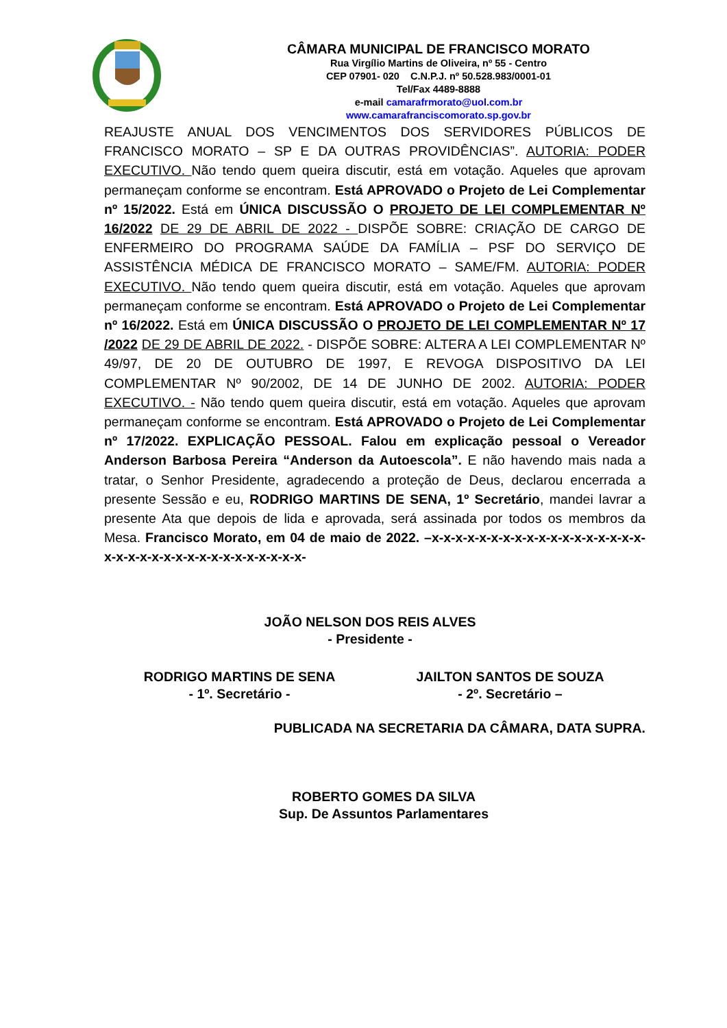CÂMARA MUNICIPAL DE FRANCISCO MORATO
Rua Virgílio Martins de Oliveira, nº 55 - Centro
CEP 07901- 020 C.N.P.J. nº 50.528.983/0001-01
Tel/Fax 4489-8888
e-mail camarafrmorato@uol.com.br
www.camarafranciscomorato.sp.gov.br
REAJUSTE ANUAL DOS VENCIMENTOS DOS SERVIDORES PÚBLICOS DE FRANCISCO MORATO – SP E DA OUTRAS PROVIDÊNCIAS”. AUTORIA: PODER EXECUTIVO. Não tendo quem queira discutir, está em votação. Aqueles que aprovam permaneçam conforme se encontram. Está APROVADO o Projeto de Lei Complementar nº 15/2022. Está em ÚNICA DISCUSSÃO O PROJETO DE LEI COMPLEMENTAR Nº 16/2022 DE 29 DE ABRIL DE 2022 - DISPÕE SOBRE: CRIAÇÃO DE CARGO DE ENFERMEIRO DO PROGRAMA SAÚDE DA FAMÍLIA – PSF DO SERVIÇO DE ASSISTÊNCIA MÉDICA DE FRANCISCO MORATO – SAME/FM. AUTORIA: PODER EXECUTIVO. Não tendo quem queira discutir, está em votação. Aqueles que aprovam permaneçam conforme se encontram. Está APROVADO o Projeto de Lei Complementar nº 16/2022. Está em ÚNICA DISCUSSÃO O PROJETO DE LEI COMPLEMENTAR Nº 17 /2022 DE 29 DE ABRIL DE 2022. - DISPÕE SOBRE: ALTERA A LEI COMPLEMENTAR Nº 49/97, DE 20 DE OUTUBRO DE 1997, E REVOGA DISPOSITIVO DA LEI COMPLEMENTAR Nº 90/2002, DE 14 DE JUNHO DE 2002. AUTORIA: PODER EXECUTIVO. - Não tendo quem queira discutir, está em votação. Aqueles que aprovam permaneçam conforme se encontram. Está APROVADO o Projeto de Lei Complementar nº 17/2022. EXPLICAÇÃO PESSOAL. Falou em explicação pessoal o Vereador Anderson Barbosa Pereira “Anderson da Autoescola”. E não havendo mais nada a tratar, o Senhor Presidente, agradecendo a proteção de Deus, declarou encerrada a presente Sessão e eu, RODRIGO MARTINS DE SENA, 1º Secretário, mandei lavrar a presente Ata que depois de lida e aprovada, será assinada por todos os membros da Mesa. Francisco Morato, em 04 de maio de 2022. –x-x-x-x-x-x-x-x-x-x-x-x-x-x-x-x-x-x-x-x-x-x-x-x-x-x-x-x-x-x-x-x-x-x-x-
JOÃO NELSON DOS REIS ALVES
- Presidente -
RODRIGO MARTINS DE SENA
- 1º. Secretário -
JAILTON SANTOS DE SOUZA
- 2º. Secretário –
PUBLICADA NA SECRETARIA DA CÂMARA, DATA SUPRA.
ROBERTO GOMES DA SILVA
Sup. De Assuntos Parlamentares